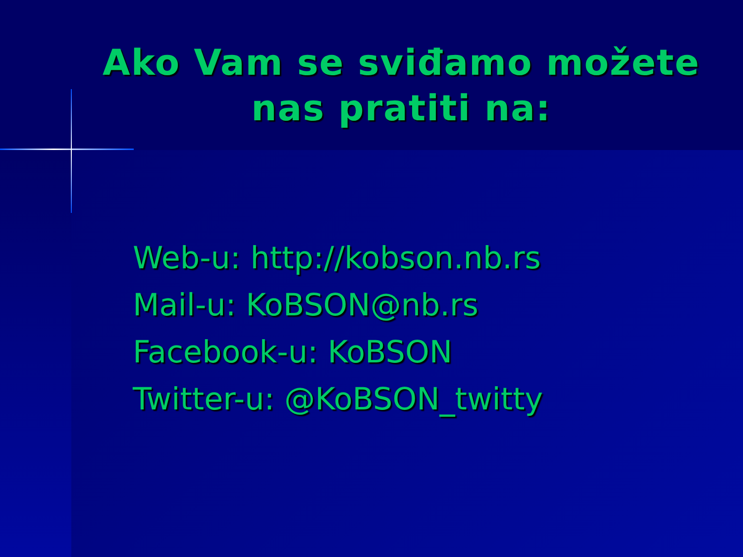Ako Vam se sviđamo možete nas pratiti na:
Web-u: http://kobson.nb.rs
Mail-u: KoBSON@nb.rs
Facebook-u: KoBSON
Twitter-u: @KoBSON_twitty